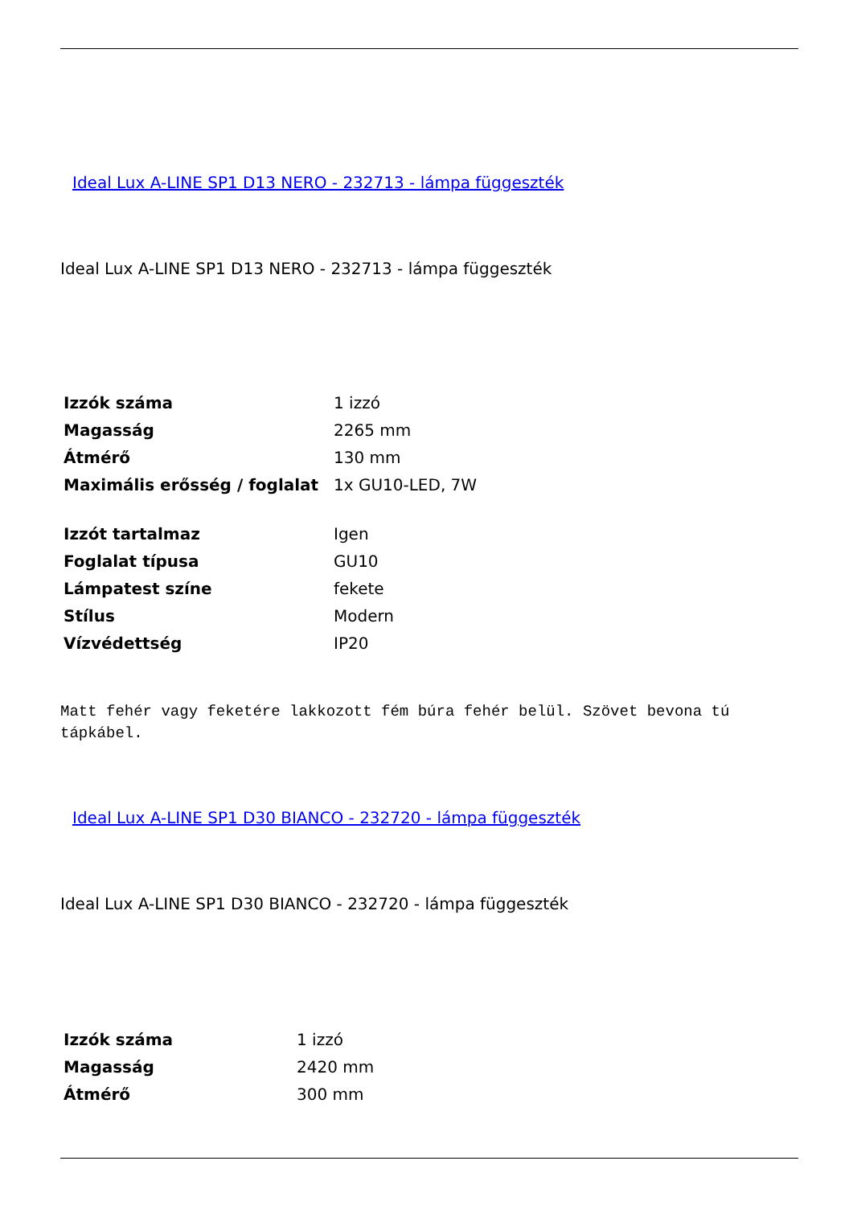Ideal Lux A-LINE SP1 D13 NERO - 232713 - lámpa függeszték
Ideal Lux A-LINE SP1 D13 NERO - 232713 - lámpa függeszték
| Izzók száma | 1 izzó |
| Magasság | 2265 mm |
| Átmérő | 130 mm |
| Maximális erősség / foglalat | 1x GU10-LED, 7W |
| Izzót tartalmaz | Igen |
| Foglalat típusa | GU10 |
| Lámpatest színe | fekete |
| Stílus | Modern |
| Vízvédettség | IP20 |
Matt fehér vagy feketére lakkozott fém búra fehér belül. Szövet bevona tú tápkábel.
Ideal Lux A-LINE SP1 D30 BIANCO - 232720 - lámpa függeszték
Ideal Lux A-LINE SP1 D30 BIANCO - 232720 - lámpa függeszték
| Izzók száma | 1 izzó |
| Magasság | 2420 mm |
| Átmérő | 300 mm |